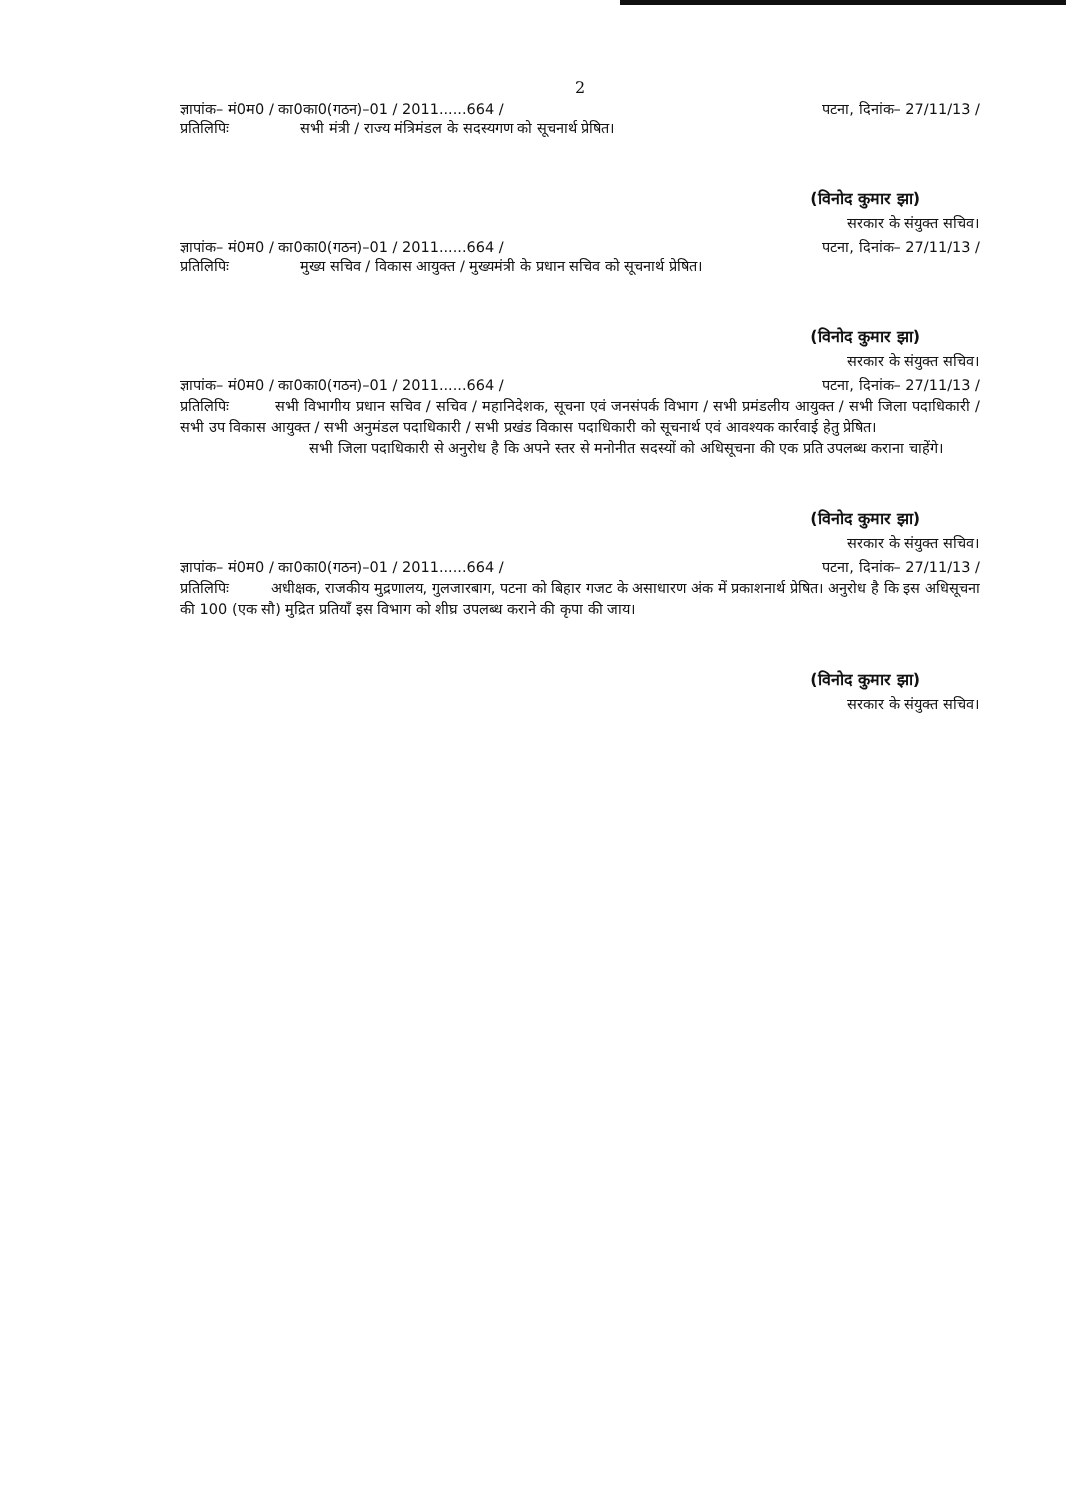2
ज्ञापांक– मं0म0 / का0का0(गठन)–01 / 2011......664 / पटना, दिनांक– 27/11/13 /
प्रतिलिपिः सभी मंत्री / राज्य मंत्रिमंडल के सदस्यगण को सूचनार्थ प्रेषित।
(विनोद कुमार झा)
सरकार के संयुक्त सचिव।
ज्ञापांक– मं0म0 / का0का0(गठन)–01 / 2011......664 / पटना, दिनांक– 27/11/13 /
प्रतिलिपिः मुख्य सचिव / विकास आयुक्त / मुख्यमंत्री के प्रधान सचिव को सूचनार्थ प्रेषित।
(विनोद कुमार झा)
सरकार के संयुक्त सचिव।
ज्ञापांक– मं0म0 / का0का0(गठन)–01 / 2011......664 / पटना, दिनांक– 27/11/13 /
प्रतिलिपिः सभी विभागीय प्रधान सचिव / सचिव / महानिदेशक, सूचना एवं जनसंपर्क विभाग / सभी प्रमंडलीय आयुक्त / सभी जिला पदाधिकारी / सभी उप विकास आयुक्त / सभी अनुमंडल पदाधिकारी / सभी प्रखंड विकास पदाधिकारी को सूचनार्थ एवं आवश्यक कार्रवाई हेतु प्रेषित।
सभी जिला पदाधिकारी से अनुरोध है कि अपने स्तर से मनोनीत सदस्यों को अधिसूचना की एक प्रति उपलब्ध कराना चाहेंगे।
(विनोद कुमार झा)
सरकार के संयुक्त सचिव।
ज्ञापांक– मं0म0 / का0का0(गठन)–01 / 2011......664 / पटना, दिनांक– 27/11/13 /
प्रतिलिपिः अधीक्षक, राजकीय मुद्रणालय, गुलजारबाग, पटना को बिहार गजट के असाधारण अंक में प्रकाशनार्थ प्रेषित। अनुरोध है कि इस अधिसूचना की 100 (एक सौ) मुद्रित प्रतियाँ इस विभाग को शीघ्र उपलब्ध कराने की कृपा की जाय।
(विनोद कुमार झा)
सरकार के संयुक्त सचिव।